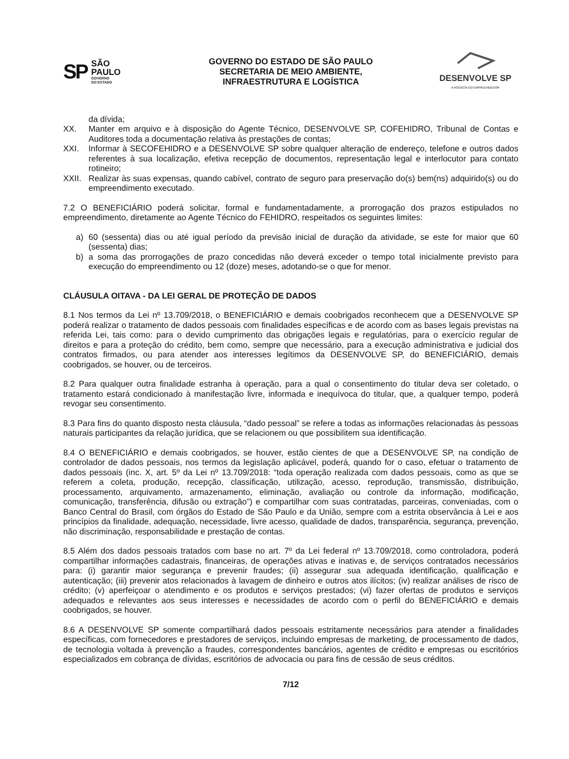SP
SÃO
PAULO
GOVERNO
DO ESTADO
GOVERNO DO ESTADO DE SÃO PAULO
SECRETARIA DE MEIO AMBIENTE,
INFRAESTRUTURA E LOGÍSTICA
DESENVOLVE SP
A AGÊNCIA DO EMPREENDEDOR
da dívida;
XX. Manter em arquivo e à disposição do Agente Técnico, DESENVOLVE SP, COFEHIDRO, Tribunal de Contas e Auditores toda a documentação relativa às prestações de contas;
XXI. Informar à SECOFEHIDRO e a DESENVOLVE SP sobre qualquer alteração de endereço, telefone e outros dados referentes à sua localização, efetiva recepção de documentos, representação legal e interlocutor para contato rotineiro;
XXII. Realizar às suas expensas, quando cabível, contrato de seguro para preservação do(s) bem(ns) adquirido(s) ou do empreendimento executado.
7.2 O BENEFICIÁRIO poderá solicitar, formal e fundamentadamente, a prorrogação dos prazos estipulados no empreendimento, diretamente ao Agente Técnico do FEHIDRO, respeitados os seguintes limites:
a) 60 (sessenta) dias ou até igual período da previsão inicial de duração da atividade, se este for maior que 60 (sessenta) dias;
b) a soma das prorrogações de prazo concedidas não deverá exceder o tempo total inicialmente previsto para execução do empreendimento ou 12 (doze) meses, adotando-se o que for menor.
CLÁUSULA OITAVA - DA LEI GERAL DE PROTEÇÃO DE DADOS
8.1 Nos termos da Lei nº 13.709/2018, o BENEFICIÁRIO e demais coobrigados reconhecem que a DESENVOLVE SP poderá realizar o tratamento de dados pessoais com finalidades específicas e de acordo com as bases legais previstas na referida Lei, tais como: para o devido cumprimento das obrigações legais e regulatórias, para o exercício regular de direitos e para a proteção do crédito, bem como, sempre que necessário, para a execução administrativa e judicial dos contratos firmados, ou para atender aos interesses legítimos da DESENVOLVE SP, do BENEFICIÁRIO, demais coobrigados, se houver, ou de terceiros.
8.2 Para qualquer outra finalidade estranha à operação, para a qual o consentimento do titular deva ser coletado, o tratamento estará condicionado à manifestação livre, informada e inequívoca do titular, que, a qualquer tempo, poderá revogar seu consentimento.
8.3 Para fins do quanto disposto nesta cláusula, “dado pessoal” se refere a todas as informações relacionadas às pessoas naturais participantes da relação jurídica, que se relacionem ou que possibilitem sua identificação.
8.4 O BENEFICIÁRIO e demais coobrigados, se houver, estão cientes de que a DESENVOLVE SP, na condição de controlador de dados pessoais, nos termos da legislação aplicável, poderá, quando for o caso, efetuar o tratamento de dados pessoais (inc. X, art. 5º da Lei nº 13.709/2018: “toda operação realizada com dados pessoais, como as que se referem a coleta, produção, recepção, classificação, utilização, acesso, reprodução, transmissão, distribuição, processamento, arquivamento, armazenamento, eliminação, avaliação ou controle da informação, modificação, comunicação, transferência, difusão ou extração”) e compartilhar com suas contratadas, parceiras, conveniadas, com o Banco Central do Brasil, com órgãos do Estado de São Paulo e da União, sempre com a estrita observância à Lei e aos princípios da finalidade, adequação, necessidade, livre acesso, qualidade de dados, transparência, segurança, prevenção, não discriminação, responsabilidade e prestação de contas.
8.5 Além dos dados pessoais tratados com base no art. 7º da Lei federal nº 13.709/2018, como controladora, poderá compartilhar informações cadastrais, financeiras, de operações ativas e inativas e, de serviços contratados necessários para: (i) garantir maior segurança e prevenir fraudes; (ii) assegurar sua adequada identificação, qualificação e autenticação; (iii) prevenir atos relacionados à lavagem de dinheiro e outros atos ilícitos; (iv) realizar análises de risco de crédito; (v) aperfeiçoar o atendimento e os produtos e serviços prestados; (vi) fazer ofertas de produtos e serviços adequados e relevantes aos seus interesses e necessidades de acordo com o perfil do BENEFICIÁRIO e demais coobrigados, se houver.
8.6 A DESENVOLVE SP somente compartilhará dados pessoais estritamente necessários para atender a finalidades específicas, com fornecedores e prestadores de serviços, incluindo empresas de marketing, de processamento de dados, de tecnologia voltada à prevenção a fraudes, correspondentes bancários, agentes de crédito e empresas ou escritórios especializados em cobrança de dívidas, escritórios de advocacia ou para fins de cessão de seus créditos.
7/12